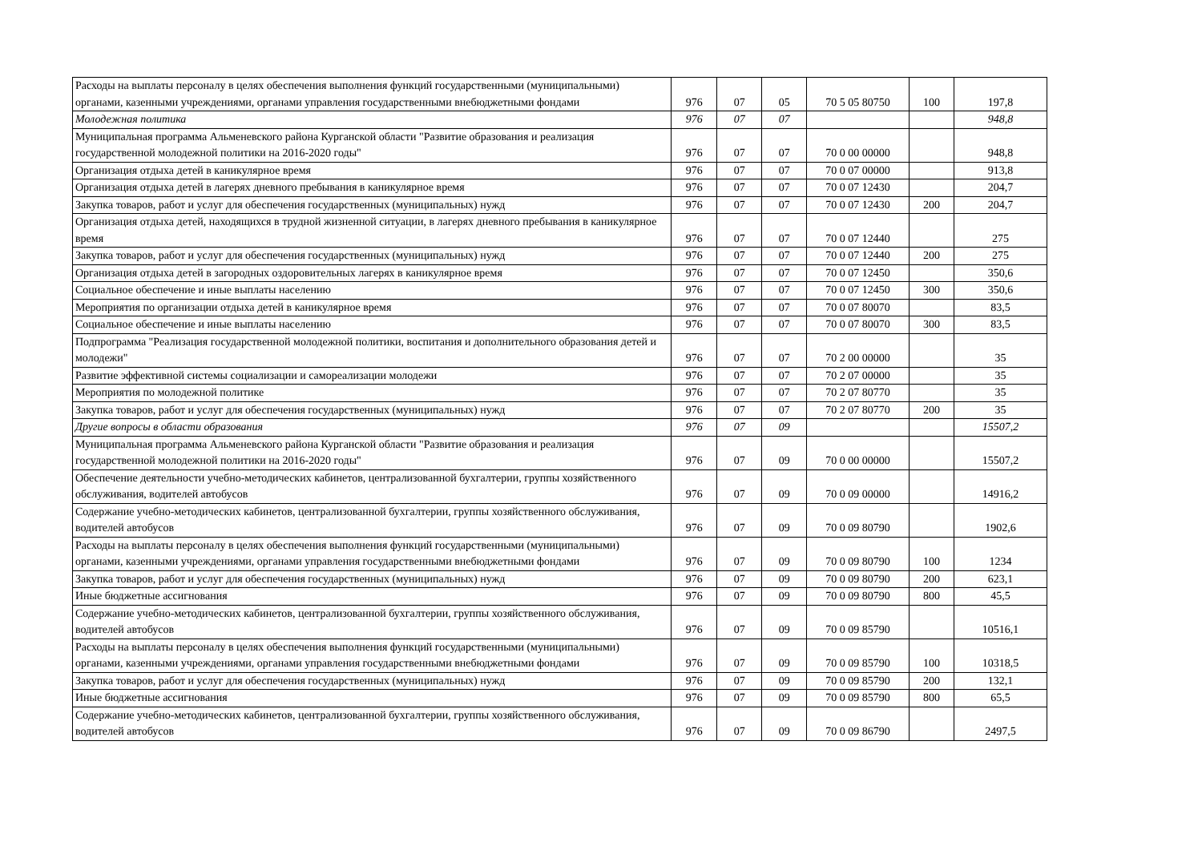| Расходы на выплаты персоналу в целях обеспечения выполнения функций государственными (муниципальными) органами, казенными учреждениями, органами управления государственными внебюджетными фондами | 976 | 07 | 05 | 70 5 05 80750 | 100 | 197,8 |
| Молодежная политика | 976 | 07 | 07 | | | 948,8 |
| Муниципальная программа Альменевского района Курганской области "Развитие образования и реализация государственной молодежной политики на 2016-2020 годы" | 976 | 07 | 07 | 70 0 00 00000 | | 948,8 |
| Организация отдыха детей в каникулярное время | 976 | 07 | 07 | 70 0 07 00000 | | 913,8 |
| Организация отдыха детей в лагерях дневного пребывания в каникулярное время | 976 | 07 | 07 | 70 0 07 12430 | | 204,7 |
| Закупка товаров, работ и услуг для обеспечения государственных (муниципальных) нужд | 976 | 07 | 07 | 70 0 07 12430 | 200 | 204,7 |
| Организация отдыха детей, находящихся в трудной жизненной ситуации, в лагерях дневного пребывания в каникулярное время | 976 | 07 | 07 | 70 0 07 12440 | | 275 |
| Закупка товаров, работ и услуг для обеспечения государственных (муниципальных) нужд | 976 | 07 | 07 | 70 0 07 12440 | 200 | 275 |
| Организация отдыха детей в загородных оздоровительных лагерях в каникулярное время | 976 | 07 | 07 | 70 0 07 12450 | | 350,6 |
| Социальное обеспечение и иные выплаты населению | 976 | 07 | 07 | 70 0 07 12450 | 300 | 350,6 |
| Мероприятия по организации отдыха детей в каникулярное время | 976 | 07 | 07 | 70 0 07 80070 | | 83,5 |
| Социальное обеспечение и иные выплаты населению | 976 | 07 | 07 | 70 0 07 80070 | 300 | 83,5 |
| Подпрограмма "Реализация государственной молодежной политики, воспитания и дополнительного образования детей и молодежи" | 976 | 07 | 07 | 70 2 00 00000 | | 35 |
| Развитие эффективной системы социализации и самореализации молодежи | 976 | 07 | 07 | 70 2 07 00000 | | 35 |
| Мероприятия по молодежной политике | 976 | 07 | 07 | 70 2 07 80770 | | 35 |
| Закупка товаров, работ и услуг для обеспечения государственных (муниципальных) нужд | 976 | 07 | 07 | 70 2 07 80770 | 200 | 35 |
| Другие вопросы в области образования | 976 | 07 | 09 | | | 15507,2 |
| Муниципальная программа Альменевского района Курганской области "Развитие образования и реализация государственной молодежной политики на 2016-2020 годы" | 976 | 07 | 09 | 70 0 00 00000 | | 15507,2 |
| Обеспечение деятельности учебно-методических кабинетов, централизованной бухгалтерии, группы хозяйственного обслуживания, водителей автобусов | 976 | 07 | 09 | 70 0 09 00000 | | 14916,2 |
| Содержание учебно-методических кабинетов, централизованной бухгалтерии, группы хозяйственного обслуживания, водителей автобусов | 976 | 07 | 09 | 70 0 09 80790 | | 1902,6 |
| Расходы на выплаты персоналу в целях обеспечения выполнения функций государственными (муниципальными) органами, казенными учреждениями, органами управления государственными внебюджетными фондами | 976 | 07 | 09 | 70 0 09 80790 | 100 | 1234 |
| Закупка товаров, работ и услуг для обеспечения государственных (муниципальных) нужд | 976 | 07 | 09 | 70 0 09 80790 | 200 | 623,1 |
| Иные бюджетные ассигнования | 976 | 07 | 09 | 70 0 09 80790 | 800 | 45,5 |
| Содержание учебно-методических кабинетов, централизованной бухгалтерии, группы хозяйственного обслуживания, водителей автобусов | 976 | 07 | 09 | 70 0 09 85790 | | 10516,1 |
| Расходы на выплаты персоналу в целях обеспечения выполнения функций государственными (муниципальными) органами, казенными учреждениями, органами управления государственными внебюджетными фондами | 976 | 07 | 09 | 70 0 09 85790 | 100 | 10318,5 |
| Закупка товаров, работ и услуг для обеспечения государственных (муниципальных) нужд | 976 | 07 | 09 | 70 0 09 85790 | 200 | 132,1 |
| Иные бюджетные ассигнования | 976 | 07 | 09 | 70 0 09 85790 | 800 | 65,5 |
| Содержание учебно-методических кабинетов, централизованной бухгалтерии, группы хозяйственного обслуживания, водителей автобусов | 976 | 07 | 09 | 70 0 09 86790 | | 2497,5 |